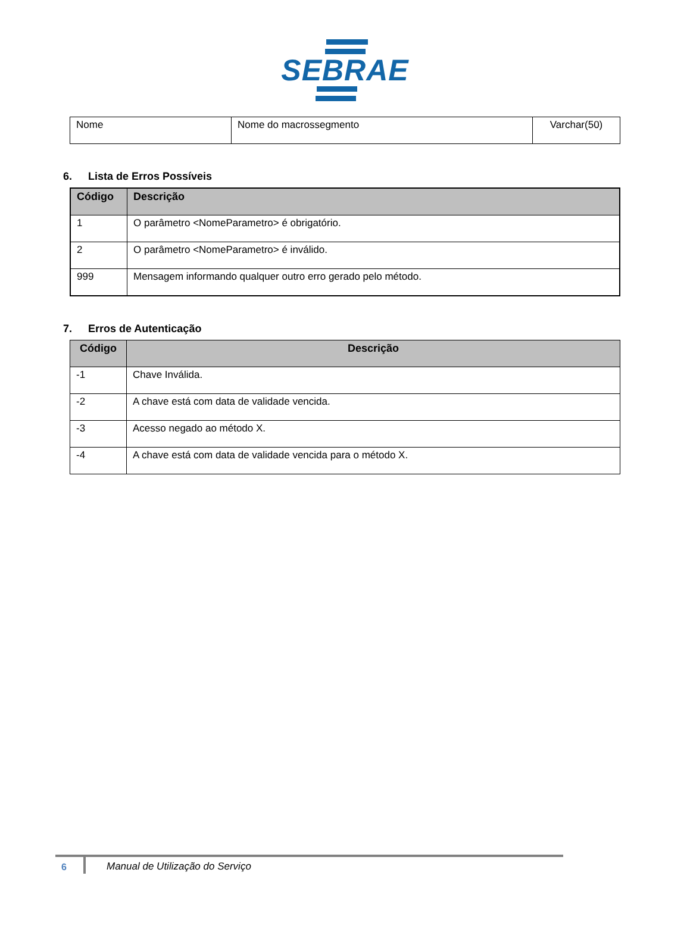SEBRAE
| Nome | Nome do macrossegmento | Varchar(50) |
6. Lista de Erros Possíveis
| Código | Descrição |
| --- | --- |
| 1 | O parâmetro <NomeParametro> é obrigatório. |
| 2 | O parâmetro <NomeParametro> é inválido. |
| 999 | Mensagem informando qualquer outro erro gerado pelo método. |
7. Erros de Autenticação
| Código | Descrição |
| --- | --- |
| -1 | Chave Inválida. |
| -2 | A chave está com data de validade vencida. |
| -3 | Acesso negado ao método X. |
| -4 | A chave está com data de validade vencida para o método X. |
6
Manual de Utilização do Serviço